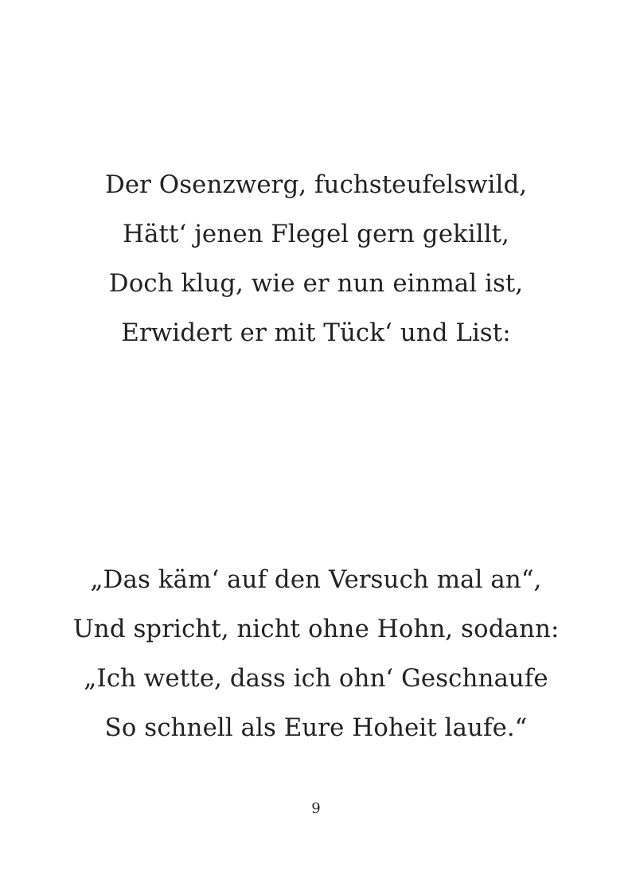Der Osenzwerg, fuchsteufelswild,
Hätt‘ jenen Flegel gern gekillt,
Doch klug, wie er nun einmal ist,
Erwidert er mit Tück‘ und List:
„Das käm‘ auf den Versuch mal an“,
Und spricht, nicht ohne Hohn, sodann:
„Ich wette, dass ich ohn‘ Geschnaufe
So schnell als Eure Hoheit laufe.“
9